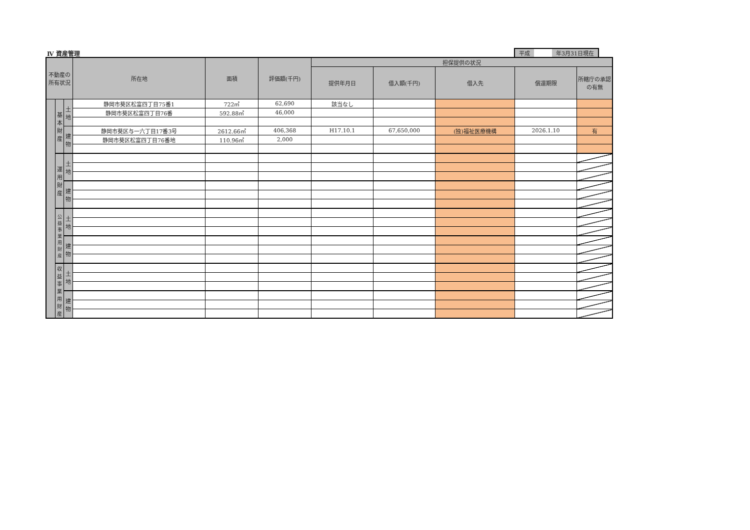Ⅳ 資産管理
| 平成 | | 年3月31日現在 |
| 不動産の所有状況 | | | 所在地 | 面積 | 評価額(千円) | 担保提供の状況 | | | | |
| --- | --- | --- | --- | --- | --- | --- | --- | --- | --- | --- |
| | | | | | | 提供年月日 | 借入額(千円) | 借入先 | 償還期限 | 所轄庁の承認の有無 |
| | 基本財産 | 土地 | 静岡市葵区松富四丁目75番1 | 722㎡ | 62,690 | 該当なし | | | | |
| | | | 静岡市葵区松富四丁目76番 | 592.88㎡ | 46,000 | | | | | |
| | | 建物 | 静岡市葵区与一六丁目17番3号 | 2612.66㎡ | 406,368 | H17.10.1 | 67,650,000 | (独)福祉医療機構 | 2026.1.10 | 有 |
| | | | 静岡市葵区松富四丁目76番地 | 110.96㎡ | 2,000 | | | | | |
| | 運用財産 | 土地 | | | | | | | | |
| | | 建物 | | | | | | | | |
| | 公益事業用財産 | 土地 | | | | | | | | |
| | | 建物 | | | | | | | | |
| | 収益事業用財産 | 土地 | | | | | | | | |
| | | 建物 | | | | | | | | |